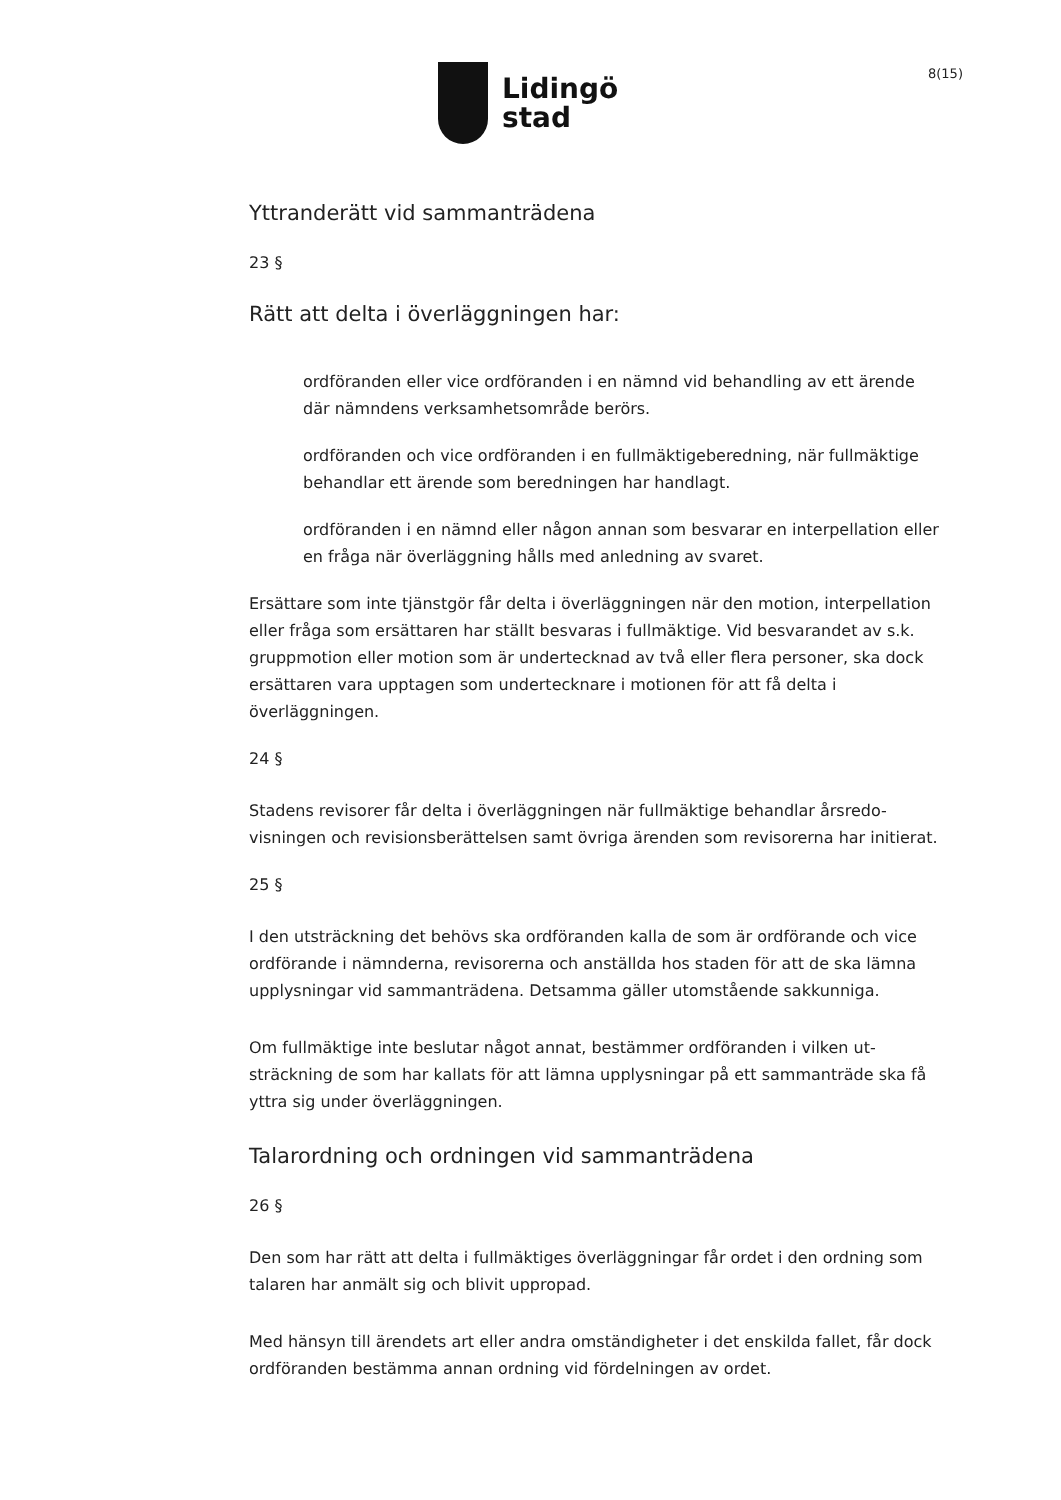Lidingö
stad
8(15)
Yttranderätt vid sammanträdena
23 §
Rätt att delta i överläggningen har:
ordföranden eller vice ordföranden i en nämnd vid behandling av ett ärende där nämndens verksamhetsområde berörs.
ordföranden och vice ordföranden i en fullmäktigeberedning, när fullmäktige behandlar ett ärende som beredningen har handlagt.
ordföranden i en nämnd eller någon annan som besvarar en interpellation eller en fråga när överläggning hålls med anledning av svaret.
Ersättare som inte tjänstgör får delta i överläggningen när den motion, interpellation eller fråga som ersättaren har ställt besvaras i fullmäktige. Vid besvarandet av s.k. gruppmotion eller motion som är undertecknad av två eller flera personer, ska dock ersättaren vara upptagen som undertecknare i motionen för att få delta i överläggningen.
24 §
Stadens revisorer får delta i överläggningen när fullmäktige behandlar årsredo-visningen och revisionsberättelsen samt övriga ärenden som revisorerna har initierat.
25 §
I den utsträckning det behövs ska ordföranden kalla de som är ordförande och vice ordförande i nämnderna, revisorerna och anställda hos staden för att de ska lämna upplysningar vid sammanträdena. Detsamma gäller utomstående sakkunniga.
Om fullmäktige inte beslutar något annat, bestämmer ordföranden i vilken ut-sträckning de som har kallats för att lämna upplysningar på ett sammanträde ska få yttra sig under överläggningen.
Talarordning och ordningen vid sammanträdena
26 §
Den som har rätt att delta i fullmäktiges överläggningar får ordet i den ordning som talaren har anmält sig och blivit uppropad.
Med hänsyn till ärendets art eller andra omständigheter i det enskilda fallet, får dock ordföranden bestämma annan ordning vid fördelningen av ordet.